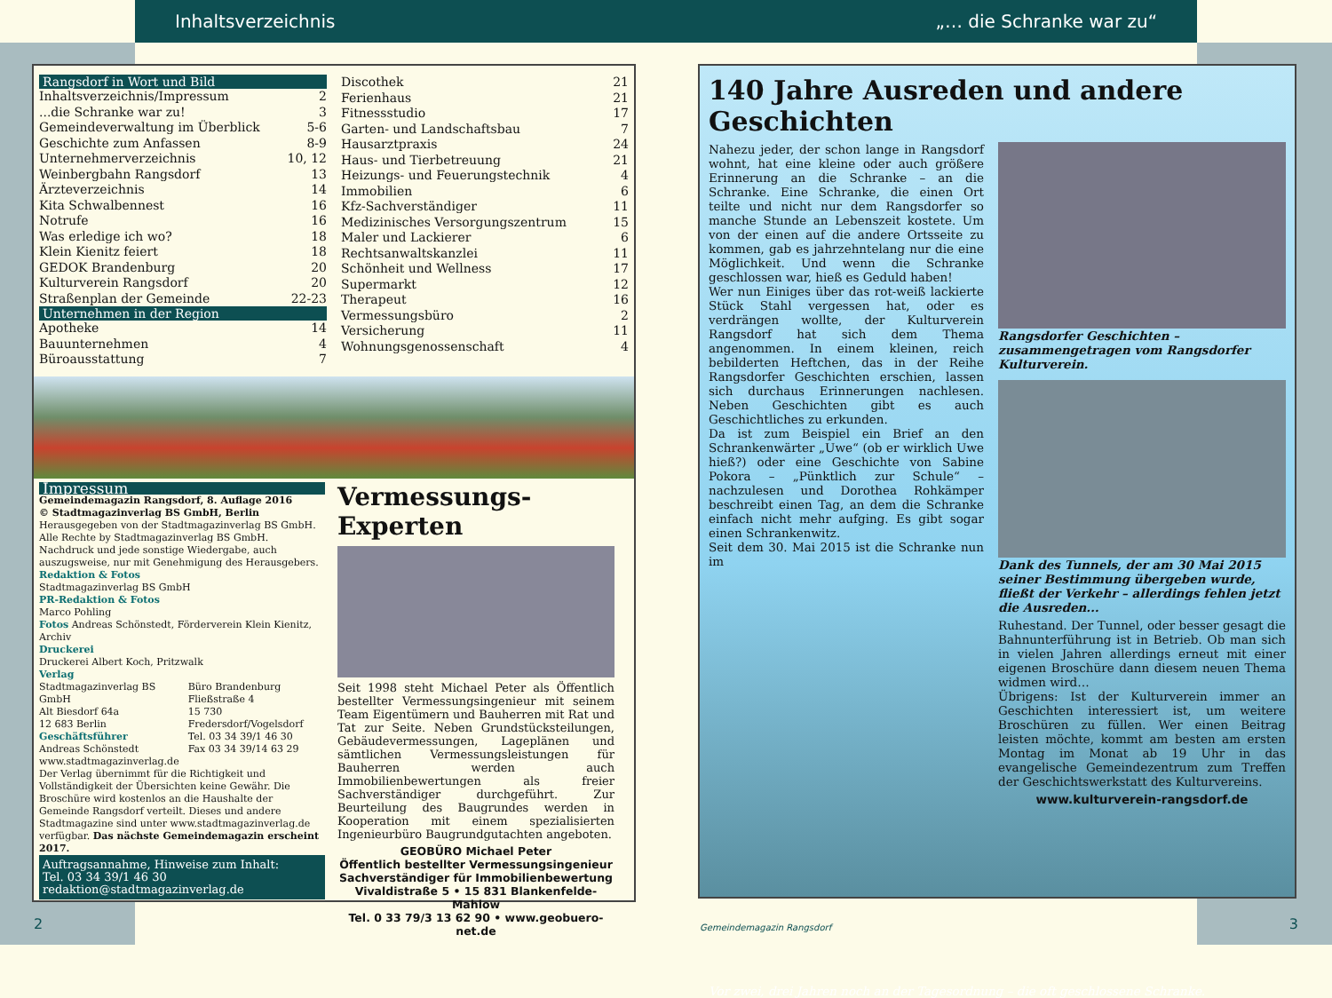Inhaltsverzeichnis „… die Schranke war zu“
Rangsdorf in Wort und Bild
Inhaltsverzeichnis/Impressum 2
...die Schranke war zu! 3
Gemeindeverwaltung im Überblick 5-6
Geschichte zum Anfassen 8-9
Unternehmerverzeichnis 10, 12
Weinbergbahn Rangsdorf 13
Ärzteverzeichnis 14
Kita Schwalbennest 16
Notrufe 16
Was erledige ich wo? 18
Klein Kienitz feiert 18
GEDOK Brandenburg 20
Kulturverein Rangsdorf 20
Straßenplan der Gemeinde 22-23
Unternehmen in der Region
Apotheke 14
Bauunternehmen 4
Büroausstattung 7
Discothek 21
Ferienhaus 21
Fitnessstudio 17
Garten- und Landschaftsbau 7
Hausarztpraxis 24
Haus- und Tierbetreuung 21
Heizungs- und Feuerungstechnik 4
Immobilien 6
Kfz-Sachverständiger 11
Medizinisches Versorgungszentrum 15
Maler und Lackierer 6
Rechtsanwaltskanzlei 11
Schönheit und Wellness 17
Supermarkt 12
Therapeut 16
Vermessungsbüro 2
Versicherung 11
Wohnungsgenossenschaft 4
Impressum
Gemeindemagazin Rangsdorf, 8. Auflage 2016
© Stadtmagazinverlag BS GmbH, Berlin
Herausgegeben von der Stadtmagazinverlag BS GmbH. Alle Rechte by Stadtmagazinverlag BS GmbH. Nachdruck und jede sonstige Wiedergabe, auch auszugsweise, nur mit Genehmigung des Herausgebers.
Redaktion & Fotos
Stadtmagazinverlag BS GmbH
PR-Redaktion & Fotos
Marco Pohling
Fotos Andreas Schönstedt, Förderverein Klein Kienitz, Archiv
Druckerei
Druckerei Albert Koch, Pritzwalk
Verlag
Stadtmagazinverlag BS GmbH
Alt Biesdorf 64a
12 683 Berlin
Geschäftsführer
Andreas Schönstedt
www.stadtmagazinverlag.de
Büro Brandenburg
Fließstraße 4
15 730 Fredersdorf/Vogelsdorf
Tel. 03 34 39/1 46 30
Fax 03 34 39/14 63 29
Der Verlag übernimmt für die Richtigkeit und Vollständigkeit der Übersichten keine Gewähr. Die Broschüre wird kostenlos an die Haushalte der Gemeinde Rangsdorf verteilt. Dieses und andere Stadtmagazine sind unter www.stadtmagazinverlag.de verfügbar. Das nächste Gemeindemagazin erscheint 2017.
Auftragsannahme, Hinweise zum Inhalt:
Tel. 03 34 39/1 46 30
redaktion@stadtmagazinverlag.de
Vermessungs-Experten
Seit 1998 steht Michael Peter als Öffentlich bestellter Vermessungsingenieur mit seinem Team Eigentümern und Bauherren mit Rat und Tat zur Seite. Neben Grundstücksteilungen, Gebäudevermessungen, Lageplänen und sämtlichen Vermessungsleistungen für Bauherren werden auch Immobilienbewertungen als freier Sachverständiger durchgeführt. Zur Beurteilung des Baugrundes werden in Kooperation mit einem spezialisierten Ingenieurbüro Baugrundgutachten angeboten.
GEOBÜRO Michael Peter
Öffentlich bestellter Vermessungsingenieur
Sachverständiger für Immobilienbewertung
Vivaldistraße 5 • 15 831 Blankenfelde-Mahlow
Tel. 0 33 79/3 13 62 90 • www.geobuero-net.de
140 Jahre Ausreden und andere Geschichten
Nahezu jeder, der schon lange in Rangsdorf wohnt, hat eine kleine oder auch größere Erinnerung an die Schranke – an die Schranke. Eine Schranke, die einen Ort teilte und nicht nur dem Rangsdorfer so manche Stunde an Lebenszeit kostete. Um von der einen auf die andere Ortsseite zu kommen, gab es jahrzehntelang nur die eine Möglichkeit. Und wenn die Schranke geschlossen war, hieß es Geduld haben!
Wer nun Einiges über das rot-weiß lackierte Stück Stahl vergessen hat, oder es verdrängen wollte, der Kulturverein Rangsdorf hat sich dem Thema angenommen. In einem kleinen, reich bebilderten Heftchen, das in der Reihe Rangsdorfer Geschichten erschien, lassen sich durchaus Erinnerungen nachlesen. Neben Geschichten gibt es auch Geschichtliches zu erkunden.
Da ist zum Beispiel ein Brief an den Schrankenwärter „Uwe“ (ob er wirklich Uwe hieß?) oder eine Geschichte von Sabine Pokora – „Pünktlich zur Schule“ – nachzulesen und Dorothea Rohkämper beschreibt einen Tag, an dem die Schranke einfach nicht mehr aufging. Es gibt sogar einen Schrankenwitz.
Seit dem 30. Mai 2015 ist die Schranke nun im
Rangsdorfer Geschichten – zusammengetragen vom Rangsdorfer Kulturverein.
Dank des Tunnels, der am 30 Mai 2015 seiner Bestimmung übergeben wurde, fließt der Verkehr – allerdings fehlen jetzt die Ausreden...
Ruhestand. Der Tunnel, oder besser gesagt die Bahnunterführung ist in Betrieb. Ob man sich in vielen Jahren allerdings erneut mit einer eigenen Broschüre dann diesem neuen Thema widmen wird…
Übrigens: Ist der Kulturverein immer an Geschichten interessiert ist, um weitere Broschüren zu füllen. Wer einen Beitrag leisten möchte, kommt am besten am ersten Montag im Monat ab 19 Uhr in das evangelische Gemeindezentrum zum Treffen der Geschichtswerkstatt des Kulturvereins.
www.kulturverein-rangsdorf.de
Vor zwei, drei Jahren noch an der Tagesordnung – die oft geschlossene Schranke.
2 Gemeindemagazin Rangsdorf 3